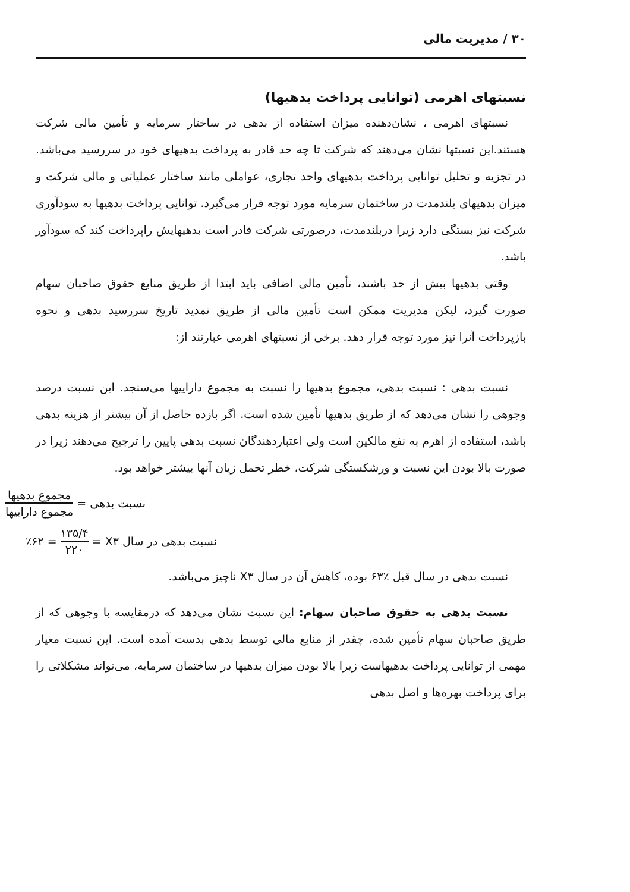۳۰ / مدیریت مالی
نسبتهای اهرمی (توانایی پرداخت بدهیها)
نسبتهای اهرمی ، نشان‌دهنده میزان استفاده از بدهی در ساختار سرمایه و تأمین مالی شرکت هستند.این نسبتها نشان می‌دهند که شرکت تا چه حد قادر به پرداخت بدهیهای خود در سررسید می‌باشد. در تجزیه و تحلیل توانایی پرداخت بدهیهای واحد تجاری، عواملی مانند ساختار عملیاتی و مالی شرکت و میزان بدهیهای بلندمدت در ساختمان سرمایه مورد توجه قرار می‌گیرد. توانایی پرداخت بدهیها به سودآوری شرکت نیز بستگی دارد زیرا دربلندمدت، درصورتی شرکت قادر است بدهیهایش راپرداخت کند که سودآور باشد.
وقتی بدهیها بیش از حد باشند، تأمین مالی اضافی باید ابتدا از طریق منابع حقوق صاحبان سهام صورت گیرد، لیکن مدیریت ممکن است تأمین مالی از طریق تمدید تاریخ سررسید بدهی و نحوه بازپرداخت آنرا نیز مورد توجه قرار دهد. برخی از نسبتهای اهرمی عبارتند از:
نسبت بدهی : نسبت بدهی، مجموع بدهیها را نسبت به مجموع داراییها می‌سنجد. این نسبت درصد وجوهی را نشان می‌دهد که از طریق بدهیها تأمین شده است. اگر بازده حاصل از آن بیشتر از هزینه بدهی باشد، استفاده از اهرم به نفع مالکین است ولی اعتباردهندگان نسبت بدهی پایین را ترجیح می‌دهند زیرا در صورت بالا بودن این نسبت و ورشکستگی شرکت، خطر تحمل زیان آنها بیشتر خواهد بود.
نسبت بدهی = مجموع بدهیها مجموع داراییها
نسبت بدهی در سال X۳ = ۱۳۵/۴ ۲۲۰ = ٪۶۲
نسبت بدهی در سال قبل ٪۶۳ بوده، کاهش آن در سال X۳ ناچیز می‌باشد.
نسبت بدهی به حقوق صاحبان سهام: این نسبت نشان می‌دهد که درمقایسه با وجوهی که از طریق صاحبان سهام تأمین شده، چقدر از منابع مالی توسط بدهی بدست آمده است. این نسبت معیار مهمی از توانایی پرداخت بدهیهاست زیرا بالا بودن میزان بدهیها در ساختمان سرمایه، می‌تواند مشکلاتی را برای پرداخت بهره‌ها و اصل بدهی